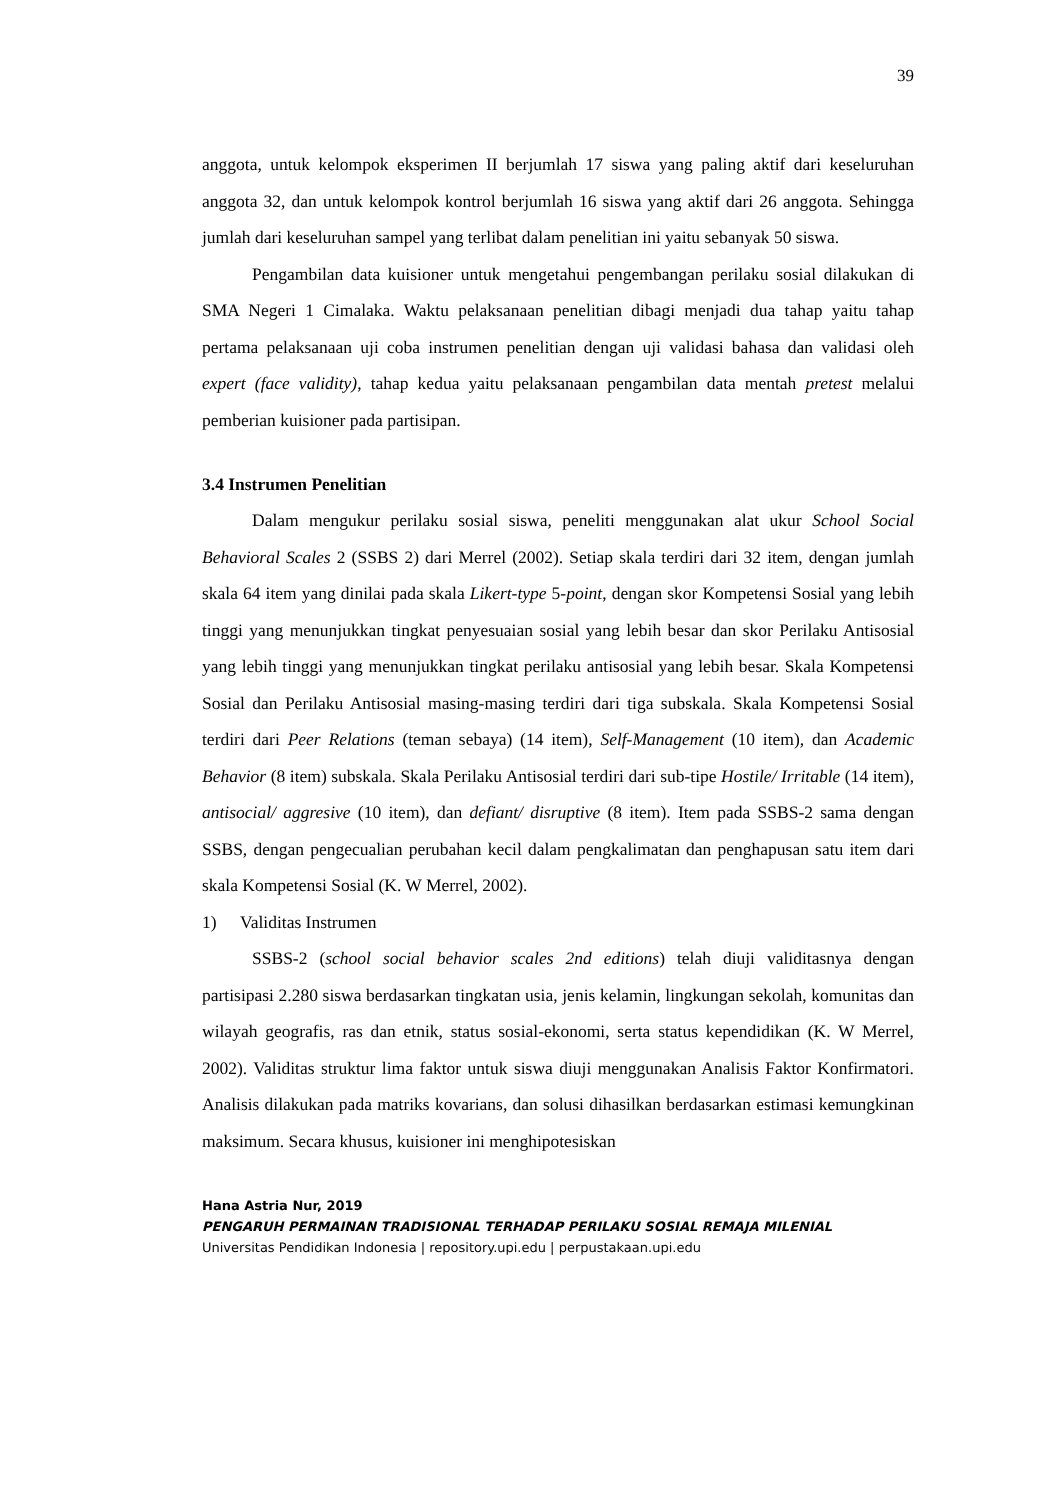39
anggota, untuk kelompok eksperimen II berjumlah 17 siswa yang paling aktif dari keseluruhan anggota 32, dan untuk kelompok kontrol berjumlah 16 siswa yang aktif dari 26 anggota. Sehingga jumlah dari keseluruhan sampel yang terlibat dalam penelitian ini yaitu sebanyak 50 siswa.
Pengambilan data kuisioner untuk mengetahui pengembangan perilaku sosial dilakukan di SMA Negeri 1 Cimalaka. Waktu pelaksanaan penelitian dibagi menjadi dua tahap yaitu tahap pertama pelaksanaan uji coba instrumen penelitian dengan uji validasi bahasa dan validasi oleh expert (face validity), tahap kedua yaitu pelaksanaan pengambilan data mentah pretest melalui pemberian kuisioner pada partisipan.
3.4 Instrumen Penelitian
Dalam mengukur perilaku sosial siswa, peneliti menggunakan alat ukur School Social Behavioral Scales 2 (SSBS 2) dari Merrel (2002). Setiap skala terdiri dari 32 item, dengan jumlah skala 64 item yang dinilai pada skala Likert-type 5-point, dengan skor Kompetensi Sosial yang lebih tinggi yang menunjukkan tingkat penyesuaian sosial yang lebih besar dan skor Perilaku Antisosial yang lebih tinggi yang menunjukkan tingkat perilaku antisosial yang lebih besar. Skala Kompetensi Sosial dan Perilaku Antisosial masing-masing terdiri dari tiga subskala. Skala Kompetensi Sosial terdiri dari Peer Relations (teman sebaya) (14 item), Self-Management (10 item), dan Academic Behavior (8 item) subskala. Skala Perilaku Antisosial terdiri dari sub-tipe Hostile/ Irritable (14 item), antisocial/ aggresive (10 item), dan defiant/ disruptive (8 item). Item pada SSBS-2 sama dengan SSBS, dengan pengecualian perubahan kecil dalam pengkalimatan dan penghapusan satu item dari skala Kompetensi Sosial (K. W Merrel, 2002).
1) Validitas Instrumen
SSBS-2 (school social behavior scales 2nd editions) telah diuji validitasnya dengan partisipasi 2.280 siswa berdasarkan tingkatan usia, jenis kelamin, lingkungan sekolah, komunitas dan wilayah geografis, ras dan etnik, status sosial-ekonomi, serta status kependidikan (K. W Merrel, 2002). Validitas struktur lima faktor untuk siswa diuji menggunakan Analisis Faktor Konfirmatori. Analisis dilakukan pada matriks kovarians, dan solusi dihasilkan berdasarkan estimasi kemungkinan maksimum. Secara khusus, kuisioner ini menghipotesiskan
Hana Astria Nur, 2019
PENGARUH PERMAINAN TRADISIONAL TERHADAP PERILAKU SOSIAL REMAJA MILENIAL
Universitas Pendidikan Indonesia | repository.upi.edu | perpustakaan.upi.edu